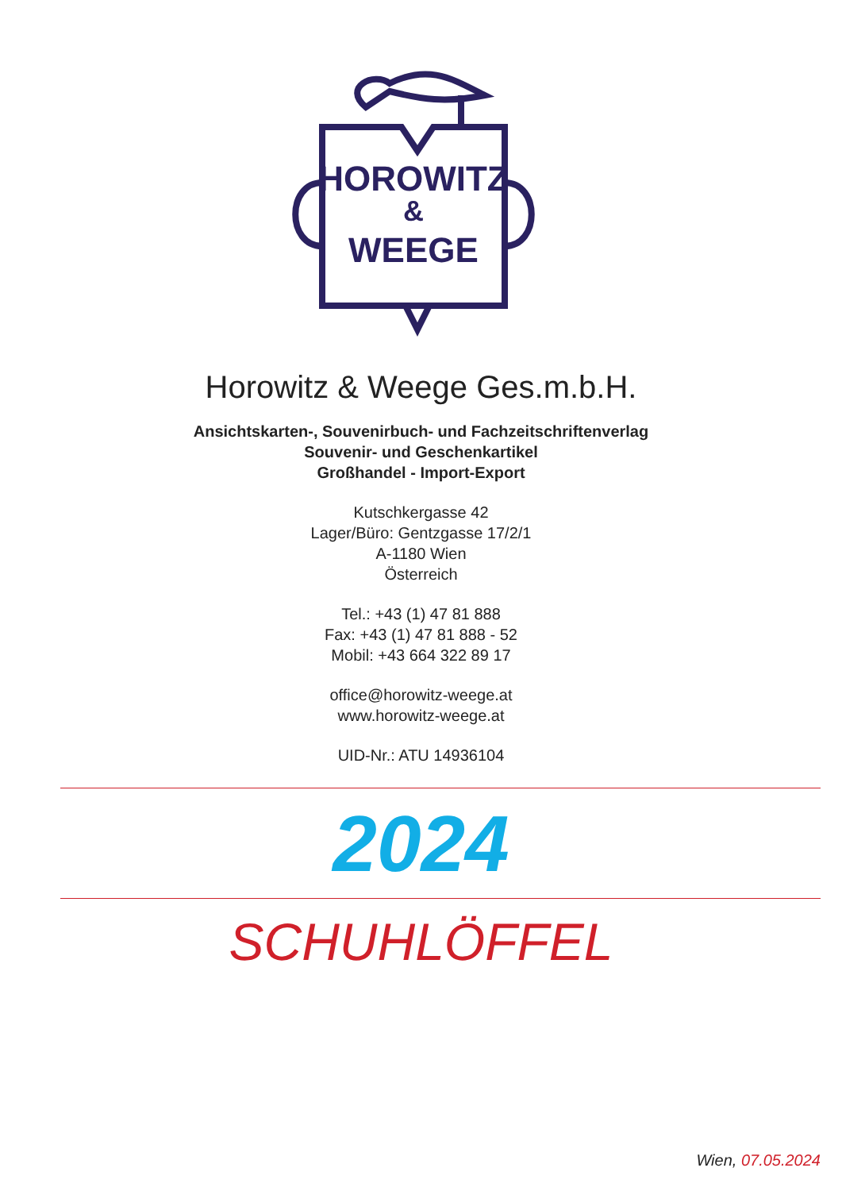HOROWITZ
&
WEEGE
Horowitz & Weege Ges.m.b.H.
Ansichtskarten-, Souvenirbuch- und Fachzeitschriftenverlag
Souvenir- und Geschenkartikel
Großhandel - Import-Export
Kutschkergasse 42
Lager/Büro: Gentzgasse 17/2/1
A-1180 Wien
Österreich
Tel.: +43 (1) 47 81 888
Fax: +43 (1) 47 81 888 - 52
Mobil: +43 664 322 89 17
office@horowitz-weege.at
www.horowitz-weege.at
UID-Nr.: ATU 14936104
2024
SCHUHLÖFFEL
Wien, 07.05.2024